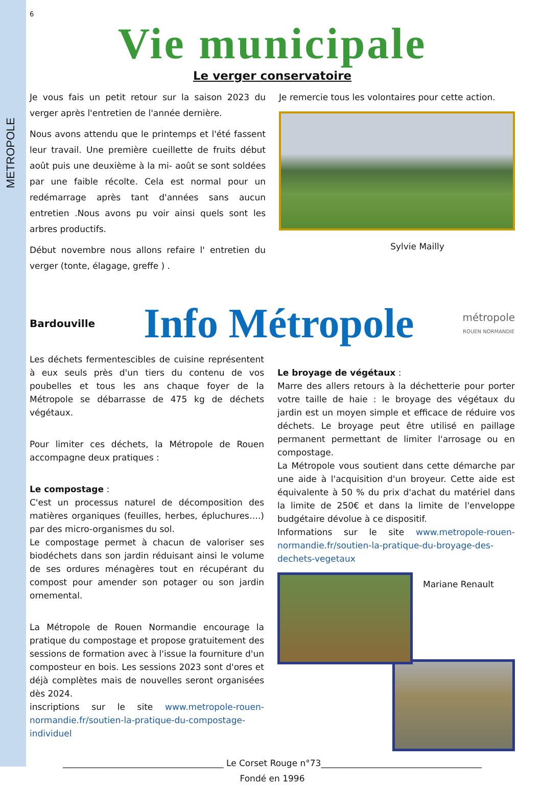METROPOLE
6
Vie municipale
Le verger conservatoire
Je vous fais un petit retour sur la saison 2023 du verger après l'entretien de l'année dernière.
Nous avons attendu que le printemps et l'été fassent leur travail. Une première cueillette de fruits début août puis une deuxième à la mi- août se sont soldées par une faible récolte. Cela est normal pour un redémarrage après tant d'années sans aucun entretien .Nous avons pu voir ainsi quels sont les arbres productifs.
Début novembre nous allons refaire l' entretien du verger (tonte, élagage, greffe ) .
Je remercie tous les volontaires pour cette action.
Sylvie Mailly
Bardouville Info Métropole métropole
ROUEN NORMANDIE
Les déchets fermentescibles de cuisine représentent à eux seuls près d'un tiers du contenu de vos poubelles et tous les ans chaque foyer de la Métropole se débarrasse de 475 kg de déchets végétaux.
Pour limiter ces déchets, la Métropole de Rouen accompagne deux pratiques :
Le compostage :
C'est un processus naturel de décomposition des matières organiques (feuilles, herbes, épluchures….) par des micro-organismes du sol.
Le compostage permet à chacun de valoriser ses biodéchets dans son jardin réduisant ainsi le volume de ses ordures ménagères tout en récupérant du compost pour amender son potager ou son jardin ornemental.
La Métropole de Rouen Normandie encourage la pratique du compostage et propose gratuitement des sessions de formation avec à l'issue la fourniture d'un composteur en bois. Les sessions 2023 sont d'ores et déjà complètes mais de nouvelles seront organisées dès 2024.
inscriptions sur le site www.metropole-rouen-normandie.fr/soutien-la-pratique-du-compostage-individuel
Le broyage de végétaux :
Marre des allers retours à la déchetterie pour porter votre taille de haie : le broyage des végétaux du jardin est un moyen simple et efficace de réduire vos déchets. Le broyage peut être utilisé en paillage permanent permettant de limiter l'arrosage ou en compostage.
La Métropole vous soutient dans cette démarche par une aide à l'acquisition d'un broyeur. Cette aide est équivalente à 50 % du prix d'achat du matériel dans la limite de 250€ et dans la limite de l'enveloppe budgétaire dévolue à ce dispositif.
Informations sur le site www.metropole-rouen-normandie.fr/soutien-la-pratique-du-broyage-des-dechets-vegetaux
Mariane Renault
_____________________________________ Le Corset Rouge n°73_____________________________________
Fondé en 1996